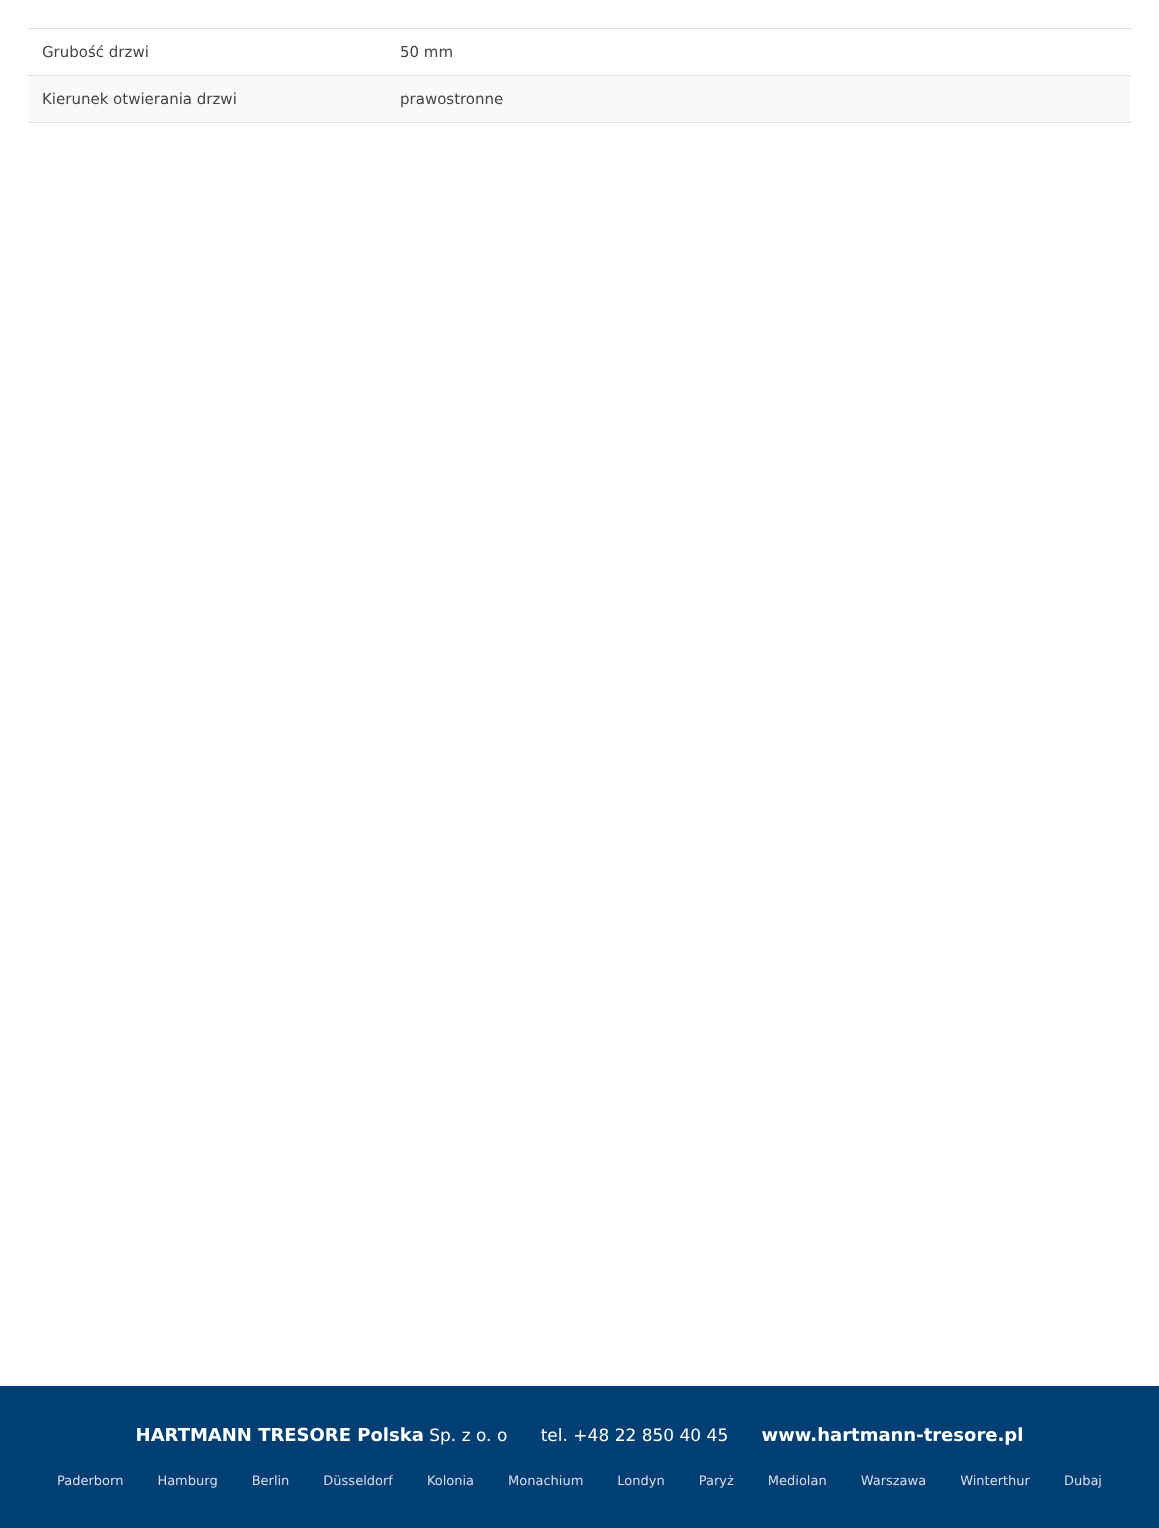| Grubość drzwi | 50 mm |
| Kierunek otwierania drzwi | prawostronne |
HARTMANN TRESORE Polska Sp. z o. o tel. +48 22 850 40 45 www.hartmann-tresore.pl
Paderborn Hamburg Berlin Düsseldorf Kolonia Monachium Londyn Paryż Mediolan Warszawa Winterthur Dubaj